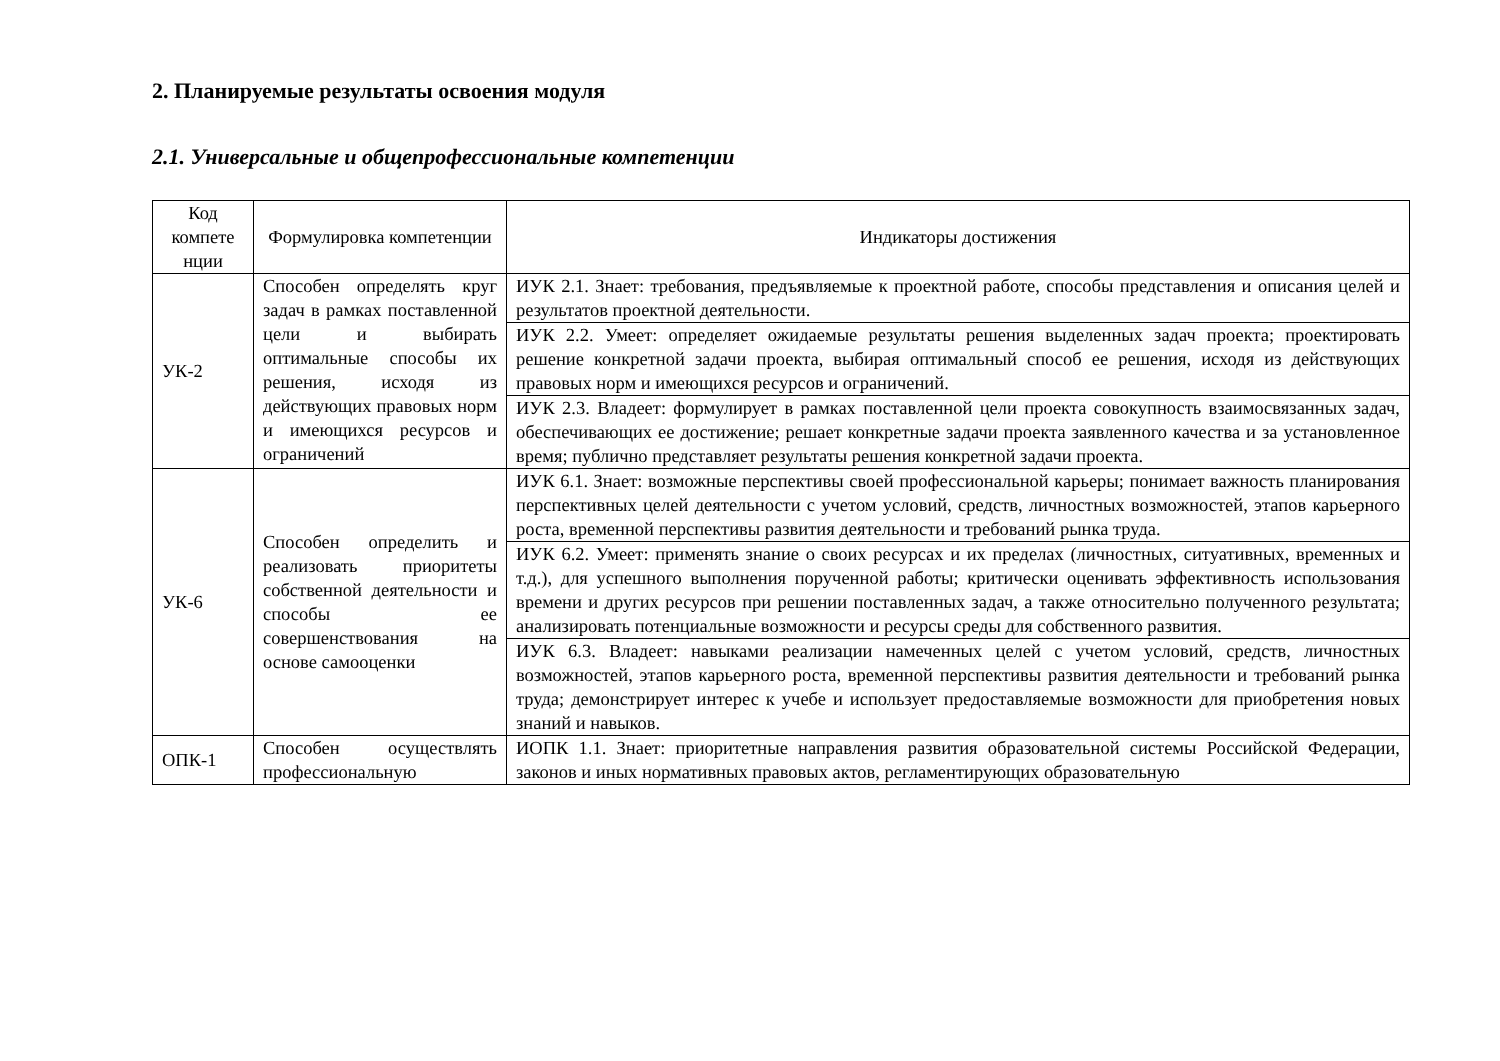2. Планируемые результаты освоения модуля
2.1. Универсальные и общепрофессиональные компетенции
| Код компете нции | Формулировка компетенции | Индикаторы достижения |
| --- | --- | --- |
| УК-2 | Способен определять круг задач в рамках поставленной цели и выбирать оптимальные способы их решения, исходя из действующих правовых норм и имеющихся ресурсов и ограничений | ИУК 2.1. Знает: требования, предъявляемые к проектной работе, способы представления и описания целей и результатов проектной деятельности. |
| | | ИУК 2.2. Умеет: определяет ожидаемые результаты решения выделенных задач проекта; проектировать решение конкретной задачи проекта, выбирая оптимальный способ ее решения, исходя из действующих правовых норм и имеющихся ресурсов и ограничений. |
| | | ИУК 2.3. Владеет: формулирует в рамках поставленной цели проекта совокупность взаимосвязанных задач, обеспечивающих ее достижение; решает конкретные задачи проекта заявленного качества и за установленное время; публично представляет результаты решения конкретной задачи проекта. |
| УК-6 | Способен определить и реализовать приоритеты собственной деятельности и способы ее совершенствования на основе самооценки | ИУК 6.1. Знает: возможные перспективы своей профессиональной карьеры; понимает важность планирования перспективных целей деятельности с учетом условий, средств, личностных возможностей, этапов карьерного роста, временной перспективы развития деятельности и требований рынка труда. |
| | | ИУК 6.2. Умеет: применять знание о своих ресурсах и их пределах (личностных, ситуативных, временных и т.д.), для успешного выполнения порученной работы; критически оценивать эффективность использования времени и других ресурсов при решении поставленных задач, а также относительно полученного результата; анализировать потенциальные возможности и ресурсы среды для собственного развития. |
| | | ИУК 6.3. Владеет: навыками реализации намеченных целей с учетом условий, средств, личностных возможностей, этапов карьерного роста, временной перспективы развития деятельности и требований рынка труда; демонстрирует интерес к учебе и использует предоставляемые возможности для приобретения новых знаний и навыков. |
| ОПК-1 | Способен осуществлять профессиональную | ИОПК 1.1. Знает: приоритетные направления развития образовательной системы Российской Федерации, законов и иных нормативных правовых актов, регламентирующих образовательную |